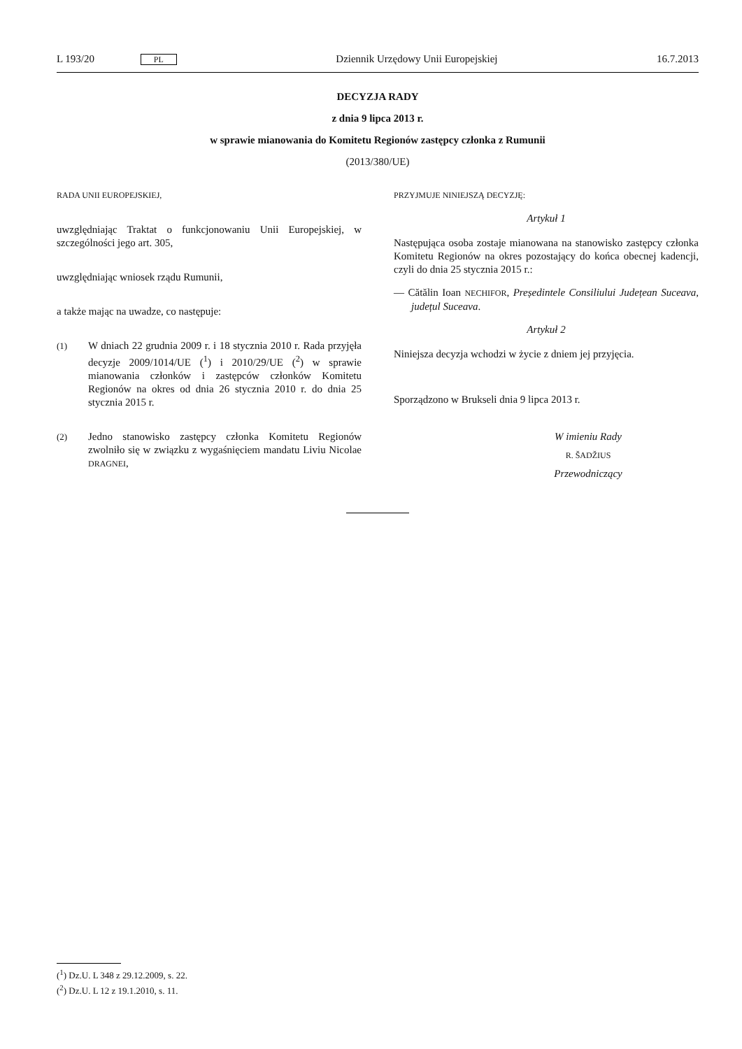L 193/20 PL Dziennik Urzędowy Unii Europejskiej 16.7.2013
DECYZJA RADY
z dnia 9 lipca 2013 r.
w sprawie mianowania do Komitetu Regionów zastępcy członka z Rumunii
(2013/380/UE)
RADA UNII EUROPEJSKIEJ,
uwzględniając Traktat o funkcjonowaniu Unii Europejskiej, w szczególności jego art. 305,
uwzględniając wniosek rządu Rumunii,
a także mając na uwadze, co następuje:
(1) W dniach 22 grudnia 2009 r. i 18 stycznia 2010 r. Rada przyjęła decyzje 2009/1014/UE (<sup>1</sup>) i 2010/29/UE (<sup>2</sup>) w sprawie mianowania członków i zastępców członków Komitetu Regionów na okres od dnia 26 stycznia 2010 r. do dnia 25 stycznia 2015 r.
(2) Jedno stanowisko zastępcy członka Komitetu Regionów zwolniło się w związku z wygaśnięciem mandatu Liviu Nicolae DRAGNEI,
PRZYJMUJE NINIEJSZĄ DECYZJĘ:
Artykuł 1
Następująca osoba zostaje mianowana na stanowisko zastępcy członka Komitetu Regionów na okres pozostający do końca obecnej kadencji, czyli do dnia 25 stycznia 2015 r.:
— Cătălin Ioan NECHIFOR, Președintele Consiliului Județean Suceava, județul Suceava.
Artykuł 2
Niniejsza decyzja wchodzi w życie z dniem jej przyjęcia.
Sporządzono w Brukseli dnia 9 lipca 2013 r.
W imieniu Rady
R. ŠADŽIUS
Przewodniczący
(<sup>1</sup>) Dz.U. L 348 z 29.12.2009, s. 22.
(<sup>2</sup>) Dz.U. L 12 z 19.1.2010, s. 11.